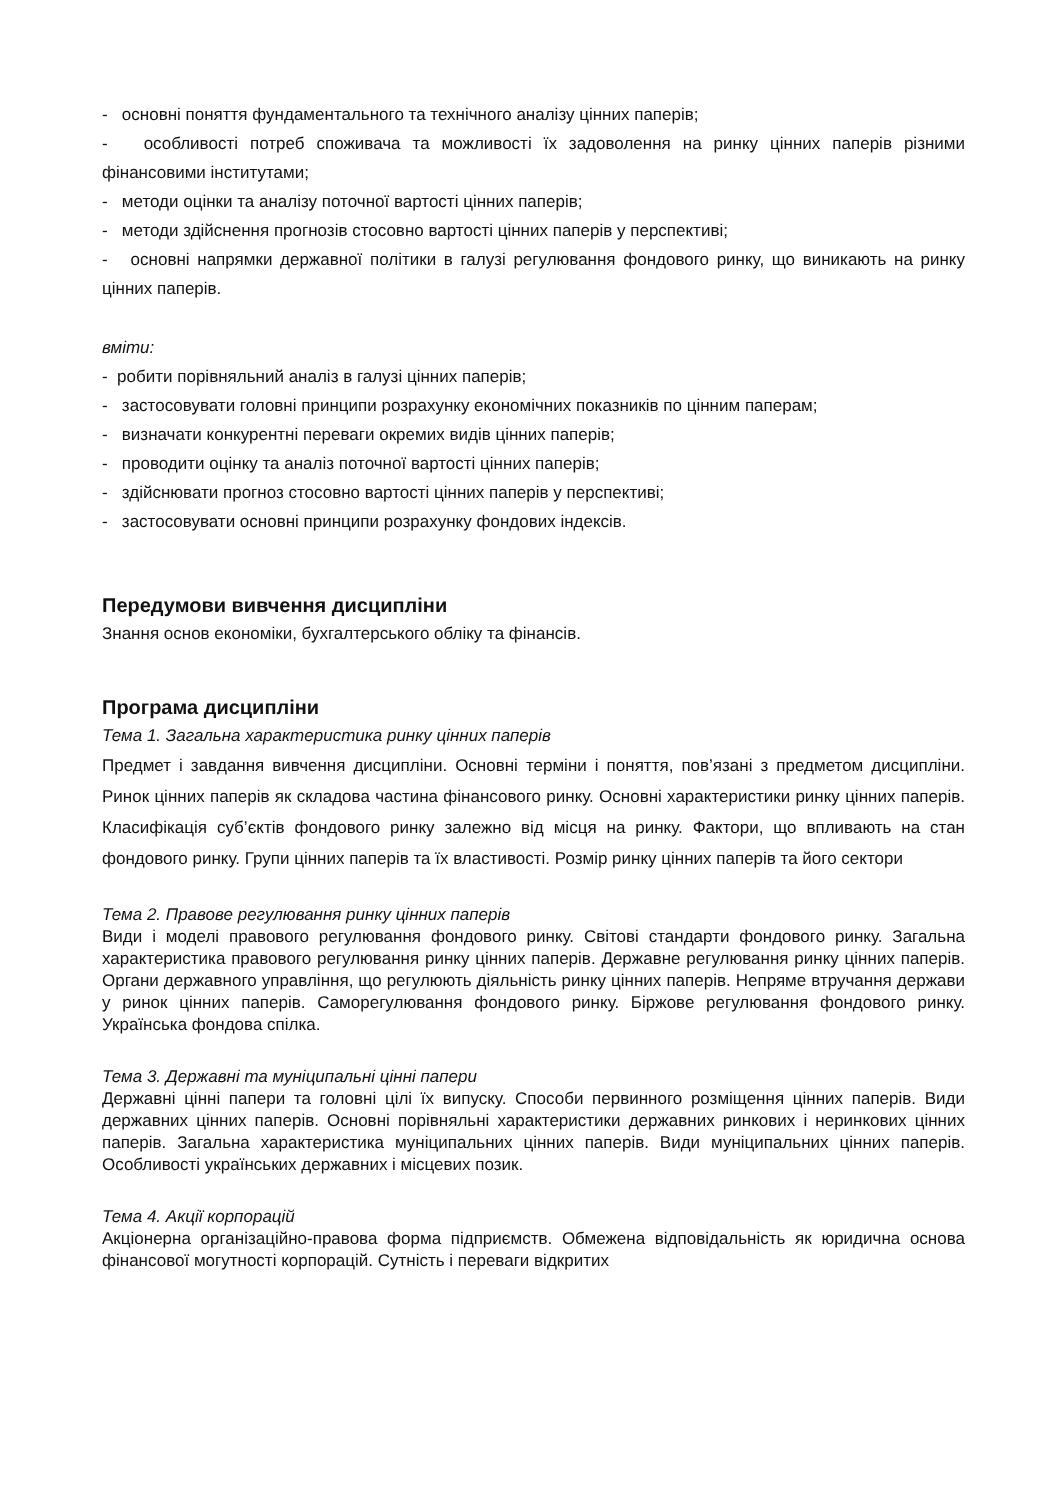- основні поняття фундаментального та технічного аналізу цінних паперів;
- особливості потреб споживача та можливості їх задоволення на ринку цінних паперів різними фінансовими інститутами;
- методи оцінки та аналізу поточної вартості цінних паперів;
- методи здійснення прогнозів стосовно вартості цінних паперів у перспективі;
- основні напрямки державної політики в галузі регулювання фондового ринку, що виникають на ринку цінних паперів.
вміти:
- робити порівняльний аналіз в галузі цінних паперів;
- застосовувати головні принципи розрахунку економічних показників по цінним паперам;
- визначати конкурентні переваги окремих видів цінних паперів;
- проводити оцінку та аналіз поточної вартості цінних паперів;
- здійснювати прогноз стосовно вартості цінних паперів у перспективі;
- застосовувати основні принципи розрахунку фондових індексів.
Передумови вивчення дисципліни
Знання основ економіки, бухгалтерського обліку та фінансів.
Програма дисципліни
Тема 1. Загальна характеристика ринку цінних паперів
Предмет і завдання вивчення дисципліни. Основні терміни і поняття, пов’язані з предметом дисципліни. Ринок цінних паперів як складова частина фінансового ринку. Основні характеристики ринку цінних паперів. Класифікація суб’єктів фондового ринку залежно від місця на ринку. Фактори, що впливають на стан фондового ринку. Групи цінних паперів та їх властивості. Розмір ринку цінних паперів та його сектори
Тема 2. Правове регулювання ринку цінних паперів
Види і моделі правового регулювання фондового ринку. Світові стандарти фондового ринку. Загальна характеристика правового регулювання ринку цінних паперів. Державне регулювання ринку цінних паперів. Органи державного управління, що регулюють діяльність ринку цінних паперів. Непряме втручання держави у ринок цінних паперів. Саморегулювання фондового ринку. Біржове регулювання фондового ринку. Українська фондова спілка.
Тема 3. Державні та муніципальні цінні папери
Державні цінні папери та головні цілі їх випуску. Способи первинного розміщення цінних паперів. Види державних цінних паперів. Основні порівняльні характеристики державних ринкових і неринкових цінних паперів. Загальна характеристика муніципальних цінних паперів. Види муніципальних цінних паперів. Особливості українських державних і місцевих позик.
Тема 4. Акції корпорацій
Акціонерна організаційно-правова форма підприємств. Обмежена відповідальність як юридична основа фінансової могутності корпорацій. Сутність і переваги відкритих